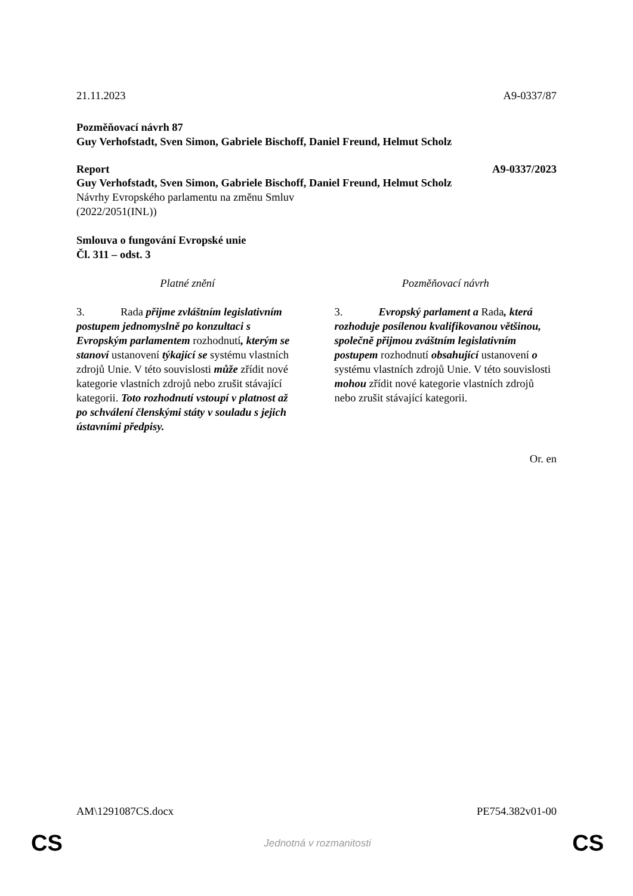21.11.2023 A9-0337/87
Pozměňovací návrh 87
Guy Verhofstadt, Sven Simon, Gabriele Bischoff, Daniel Freund, Helmut Scholz
Report A9-0337/2023
Guy Verhofstadt, Sven Simon, Gabriele Bischoff, Daniel Freund, Helmut Scholz
Návrhy Evropského parlamentu na změnu Smluv
(2022/2051(INL))
Smlouva o fungování Evropské unie
Čl. 311 – odst. 3
| Platné znění | Pozměňovací návrh |
| 3. Rada přijme zvláštním legislativním postupem jednomyslně po konzultaci s Evropským parlamentem rozhodnutí , kterým se stanoví ustanovení týkající se systému vlastních zdrojů Unie. V této souvislosti může zřídit nové kategorie vlastních zdrojů nebo zrušit stávající kategorii. Toto rozhodnutí vstoupí v platnost až po schválení členskými státy v souladu s jejich ústavními předpisy. | 3. Evropský parlament a Rada , která rozhoduje posílenou kvalifikovanou většinou, společně přijmou zváštním legislativním postupem rozhodnutí obsahující ustanovení o systému vlastních zdrojů Unie. V této souvislosti mohou zřídit nové kategorie vlastních zdrojů nebo zrušit stávající kategorii. |
Or. en
AM\1291087CS.docx PE754.382v01-00
CS Jednotná v rozmanitosti CS